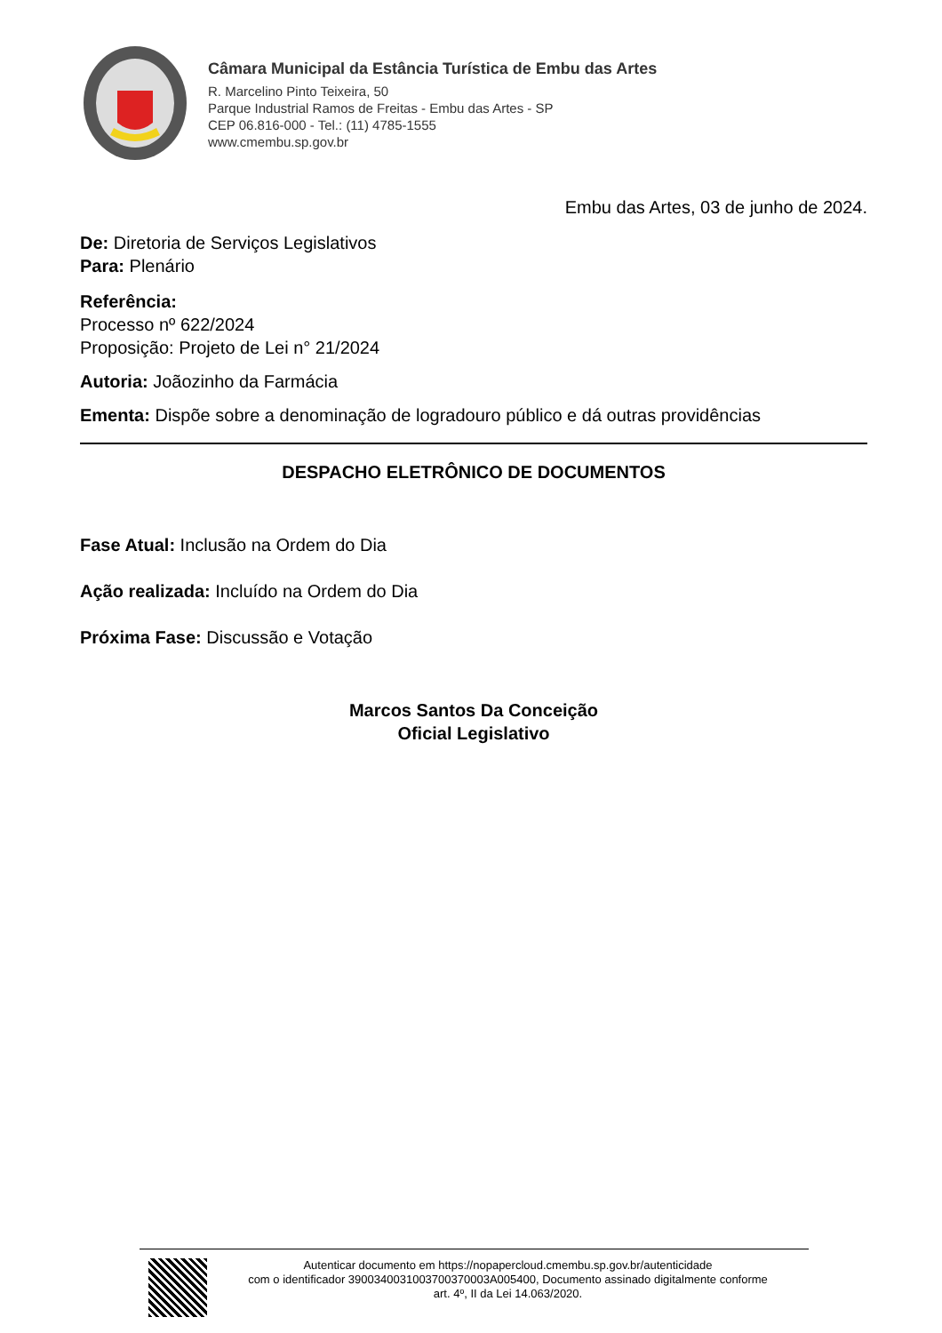Câmara Municipal da Estância Turística de Embu das Artes
R. Marcelino Pinto Teixeira, 50
Parque Industrial Ramos de Freitas - Embu das Artes - SP
CEP 06.816-000 - Tel.: (11) 4785-1555
www.cmembu.sp.gov.br
Embu das Artes, 03 de junho de 2024.
De: Diretoria de Serviços Legislativos
Para: Plenário
Referência:
Processo nº 622/2024
Proposição: Projeto de Lei n° 21/2024
Autoria: Joãozinho da Farmácia
Ementa: Dispõe sobre a denominação de logradouro público e dá outras providências
DESPACHO ELETRÔNICO DE DOCUMENTOS
Fase Atual: Inclusão na Ordem do Dia
Ação realizada: Incluído na Ordem do Dia
Próxima Fase: Discussão e Votação
Marcos Santos Da Conceição
Oficial Legislativo
Autenticar documento em https://nopapercloud.cmembu.sp.gov.br/autenticidade
com o identificador 3900340031003700370003A005400, Documento assinado digitalmente conforme
art. 4º, II da Lei 14.063/2020.